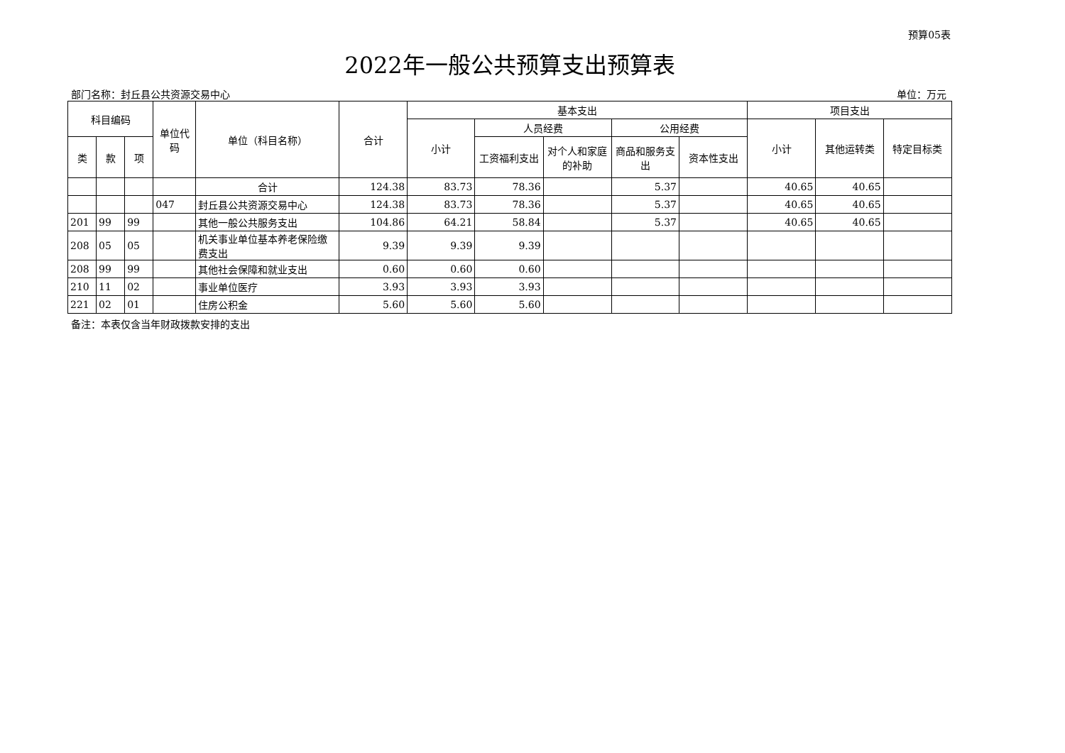预算05表
2022年一般公共预算支出预算表
部门名称：封丘县公共资源交易中心 单位：万元
| 科目编码 | | | 单位代码 | 单位（科目名称） | 合计 | 基本支出 | | | | | 项目支出 | | |
| --- | --- | --- | --- | --- | --- | --- | --- | --- | --- | --- | --- | --- | --- |
| | | | | | | 小计 | 人员经费 | | 公用经费 | | 小计 | 其他运转类 | 特定目标类 |
| 类 | 款 | 项 | | | | | 工资福利支出 | 对个人和家庭的补助 | 商品和服务支出 | 资本性支出 | | | |
| | | | | 合计 | 124.38 | 83.73 | 78.36 | | 5.37 | | 40.65 | 40.65 | |
| | | | 047 | 封丘县公共资源交易中心 | 124.38 | 83.73 | 78.36 | | 5.37 | | 40.65 | 40.65 | |
| 201 | 99 | 99 | | 其他一般公共服务支出 | 104.86 | 64.21 | 58.84 | | 5.37 | | 40.65 | 40.65 | |
| 208 | 05 | 05 | | 机关事业单位基本养老保险缴费支出 | 9.39 | 9.39 | 9.39 | | | | | | |
| 208 | 99 | 99 | | 其他社会保障和就业支出 | 0.60 | 0.60 | 0.60 | | | | | | |
| 210 | 11 | 02 | | 事业单位医疗 | 3.93 | 3.93 | 3.93 | | | | | | |
| 221 | 02 | 01 | | 住房公积金 | 5.60 | 5.60 | 5.60 | | | | | | |
备注：本表仅含当年财政拨款安排的支出